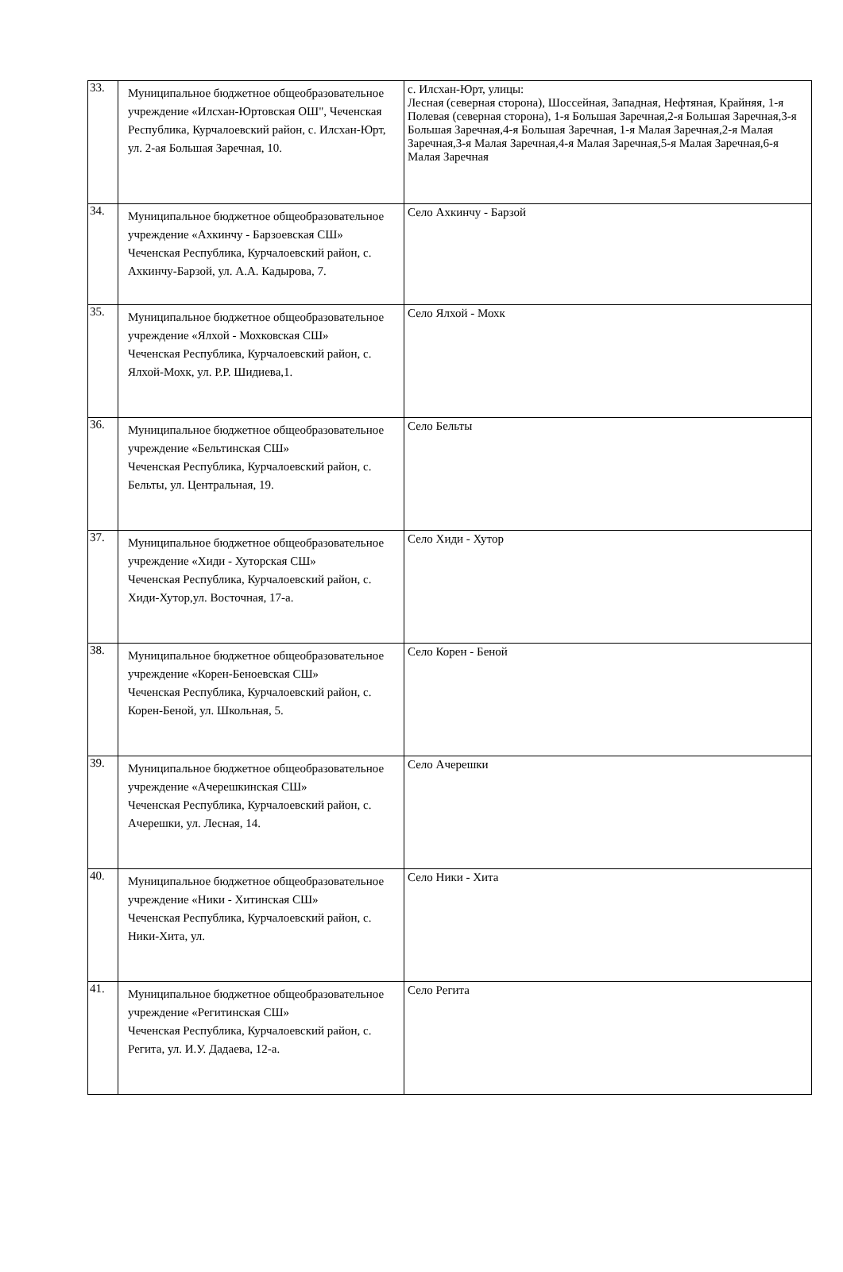| 33. | Муниципальное бюджетное общеобразовательное учреждение «Илсхан-Юртовская ОШ", Чеченская Республика, Курчалоевский район, с. Илсхан-Юрт, ул. 2-ая Большая Заречная, 10. | с. Илсхан-Юрт, улицы: Лесная (северная сторона), Шоссейная, Западная, Нефтяная, Крайняя, 1-я Полевая (северная сторона), 1-я Большая Заречная,2-я Большая Заречная,3-я Большая Заречная,4-я Большая Заречная, 1-я Малая Заречная,2-я Малая Заречная,3-я Малая Заречная,4-я Малая Заречная,5-я Малая Заречная,6-я Малая Заречная |
| 34. | Муниципальное бюджетное общеобразовательное учреждение «Ахкинчу - Барзоевская СШ» Чеченская Республика, Курчалоевский район, с. Ахкинчу-Барзой, ул. А.А. Кадырова, 7. | Село Ахкинчу - Барзой |
| 35. | Муниципальное бюджетное общеобразовательное учреждение «Ялхой - Мохковская СШ» Чеченская Республика, Курчалоевский район, с. Ялхой-Мохк, ул. Р.Р. Шидиева,1. | Село Ялхой - Мохк |
| 36. | Муниципальное бюджетное общеобразовательное учреждение «Бельтинская СШ» Чеченская Республика, Курчалоевский район, с. Бельты, ул. Центральная, 19. | Село Бельты |
| 37. | Муниципальное бюджетное общеобразовательное учреждение «Хиди - Хуторская СШ» Чеченская Республика, Курчалоевский район, с. Хиди-Хутор,ул. Восточная, 17-а. | Село Хиди - Хутор |
| 38. | Муниципальное бюджетное общеобразовательное учреждение «Корен-Беноевская СШ» Чеченская Республика, Курчалоевский район, с. Корен-Беной, ул. Школьная, 5. | Село Корен - Беной |
| 39. | Муниципальное бюджетное общеобразовательное учреждение «Ачерешкинская СШ» Чеченская Республика, Курчалоевский район, с. Ачерешки, ул. Лесная, 14. | Село Ачерешки |
| 40. | Муниципальное бюджетное общеобразовательное учреждение «Ники - Хитинская СШ» Чеченская Республика, Курчалоевский район, с. Ники-Хита, ул. | Село Ники - Хита |
| 41. | Муниципальное бюджетное общеобразовательное учреждение «Регитинская СШ» Чеченская Республика, Курчалоевский район, с. Регита, ул. И.У. Дадаева, 12-а. | Село Регита |